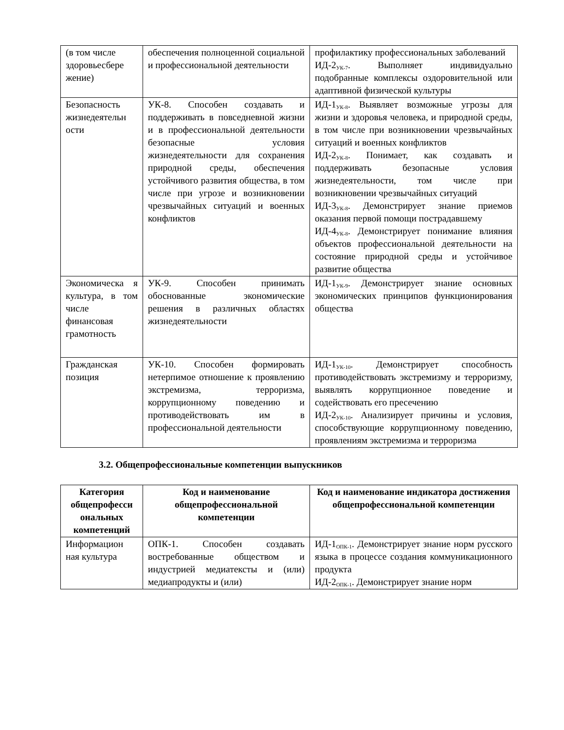| (в том числе здоровьесбере жение) | обеспечения полноценной социальной и профессиональной деятельности | профилактику профессиональных заболеваний ИД-2<sub>УК-7</sub>. Выполняет индивидуально подобранные комплексы оздоровительной или адаптивной физической культуры |
| Безопасность жизнедеятельн ости | УК-8. Способен создавать и поддерживать в повседневной жизни и в профессиональной деятельности безопасные условия жизнедеятельности для сохранения природной среды, обеспечения устойчивого развития общества, в том числе при угрозе и возникновении чрезвычайных ситуаций и военных конфликтов | ИД-1<sub>УК-8</sub>. Выявляет возможные угрозы для жизни и здоровья человека, и природной среды, в том числе при возникновении чрезвычайных ситуаций и военных конфликтов ИД-2<sub>УК-8</sub>. Понимает, как создавать и поддерживать безопасные условия жизнедеятельности, том числе при возникновении чрезвычайных ситуаций ИД-3<sub>УК-8</sub>. Демонстрирует знание приемов оказания первой помощи пострадавшему ИД-4<sub>УК-8</sub>. Демонстрирует понимание влияния объектов профессиональной деятельности на состояние природной среды и устойчивое развитие общества |
| Экономическа я культура, в том числе финансовая грамотность | УК-9. Способен принимать обоснованные экономические решения в различных областях жизнедеятельности | ИД-1<sub>УК-9</sub>. Демонстрирует знание основных экономических принципов функционирования общества |
| Гражданская позиция | УК-10. Способен формировать нетерпимое отношение к проявлению экстремизма, терроризма, коррупционному поведению и противодействовать им в профессиональной деятельности | ИД-1<sub>УК-10</sub>. Демонстрирует способность противодействовать экстремизму и терроризму, выявлять коррупционное поведение и содействовать его пресечению ИД-2<sub>УК-10</sub>. Анализирует причины и условия, способствующие коррупционному поведению, проявлениям экстремизма и терроризма |
3.2. Общепрофессиональные компетенции выпускников
| Категория общепрофесси ональных компетенций | Код и наименование общепрофессиональной компетенции | Код и наименование индикатора достижения общепрофессиональной компетенции |
| --- | --- | --- |
| Информацион ная культура | ОПК-1. Способен создавать востребованные обществом и индустрией медиатексты и (или) медиапродукты и (или) | ИД-1<sub>ОПК-1</sub>. Демонстрирует знание норм русского языка в процессе создания коммуникационного продукта ИД-2<sub>ОПК-1</sub>. Демонстрирует знание норм |